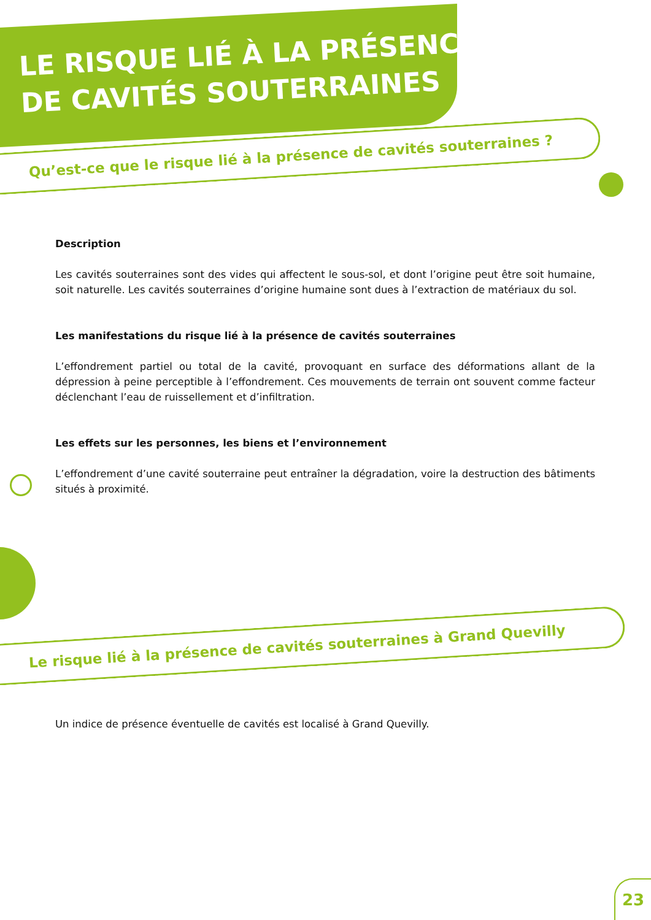LE RISQUE LIÉ À LA PRÉSENCE
DE CAVITÉS SOUTERRAINES
Qu’est-ce que le risque lié à la présence de cavités souterraines ?
Description
Les cavités souterraines sont des vides qui affectent le sous-sol, et dont l’origine peut être soit humaine, soit naturelle. Les cavités souterraines d’origine humaine sont dues à l’extraction de matériaux du sol.
Les manifestations du risque lié à la présence de cavités souterraines
L’effondrement partiel ou total de la cavité, provoquant en surface des déformations allant de la dépression à peine perceptible à l’effondrement. Ces mouvements de terrain ont souvent comme facteur déclenchant l’eau de ruissellement et d’infiltration.
Les effets sur les personnes, les biens et l’environnement
L’effondrement d’une cavité souterraine peut entraîner la dégradation, voire la destruction des bâtiments situés à proximité.
Le risque lié à la présence de cavités souterraines à Grand Quevilly
Un indice de présence éventuelle de cavités est localisé à Grand Quevilly.
23